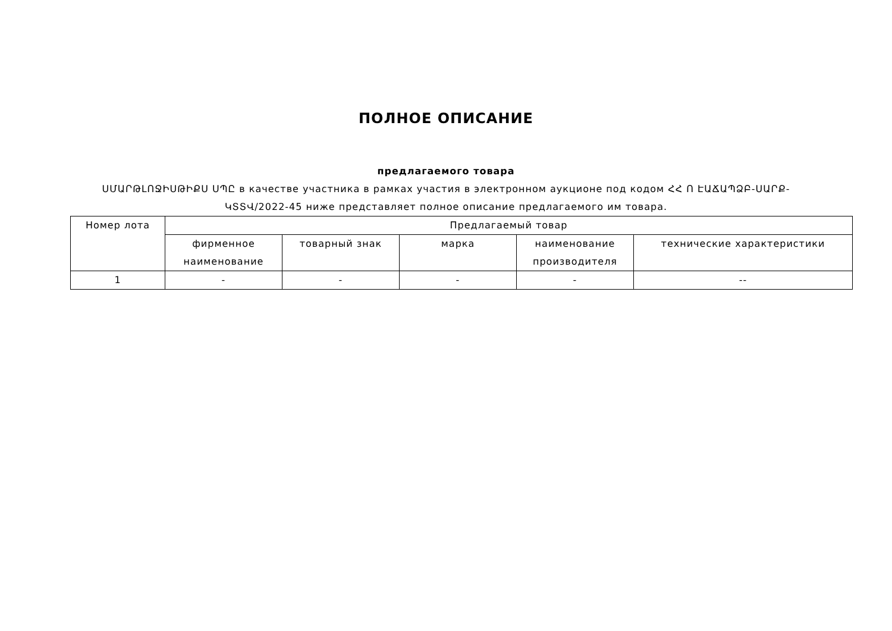ПОЛНОЕ ОПИСАНИЕ
предлагаемого товара
ՍՄԱՐԹԼՈՋԻՍԹԻՔՍ ՍՊԸ в качестве участника в рамках участия в электронном аукционе под кодом ՀՀ Ո ԷԱՃԱՊՁԲ-ՍԱՐՔ-ԿՏՏՎ/2022-45 ниже представляет полное описание предлагаемого им товара.
| Номер лота | Предлагаемый товар | | | | |
| --- | --- | --- | --- | --- | --- |
| | фирменное наименование | товарный знак | марка | наименование производителя | технические характеристики |
| 1 | - | - | - | - | -- |